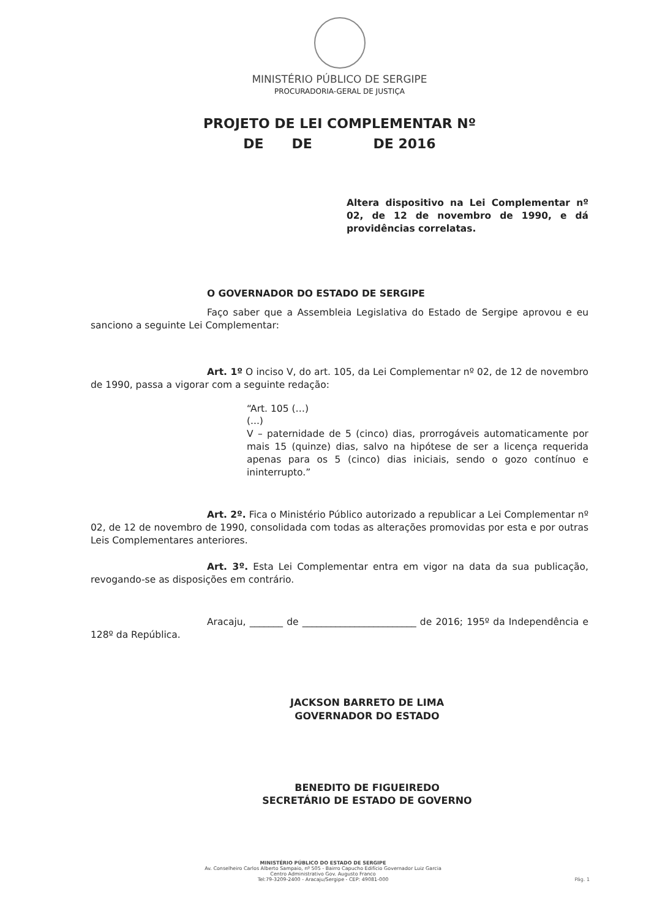MINISTÉRIO PÚBLICO DE SERGIPE
PROCURADORIA-GERAL DE JUSTIÇA
PROJETO DE LEI COMPLEMENTAR Nº
DE DE DE 2016
Altera dispositivo na Lei Complementar nº 02, de 12 de novembro de 1990, e dá providências correlatas.
O GOVERNADOR DO ESTADO DE SERGIPE
Faço saber que a Assembleia Legislativa do Estado de Sergipe aprovou e eu sanciono a seguinte Lei Complementar:
Art. 1º O inciso V, do art. 105, da Lei Complementar nº 02, de 12 de novembro de 1990, passa a vigorar com a seguinte redação:
“Art. 105 (…)
(...)
V – paternidade de 5 (cinco) dias, prorrogáveis automaticamente por mais 15 (quinze) dias, salvo na hipótese de ser a licença requerida apenas para os 5 (cinco) dias iniciais, sendo o gozo contínuo e ininterrupto.”
Art. 2º. Fica o Ministério Público autorizado a republicar a Lei Complementar nº 02, de 12 de novembro de 1990, consolidada com todas as alterações promovidas por esta e por outras Leis Complementares anteriores.
Art. 3º. Esta Lei Complementar entra em vigor na data da sua publicação, revogando-se as disposições em contrário.
Aracaju, _______ de ________________________ de 2016; 195º da Independência e 128º da República.
JACKSON BARRETO DE LIMA
GOVERNADOR DO ESTADO
BENEDITO DE FIGUEIREDO
SECRETÁRIO DE ESTADO DE GOVERNO
MINISTÉRIO PÚBLICO DO ESTADO DE SERGIPE
Av. Conselheiro Carlos Alberto Sampaio, nº 505 - Bairro Capucho Edifício Governador Luiz Garcia
Centro Administrativo Gov. Augusto Franco
Tel:79-3209-2400 - Aracaju/Sergipe - CEP: 49081-000
Pág. 1